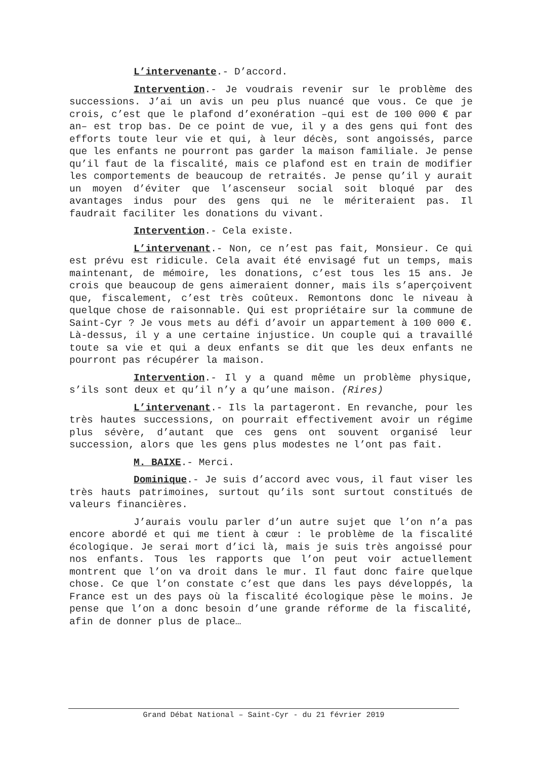L’intervenante.- D’accord.
Intervention.- Je voudrais revenir sur le problème des successions. J’ai un avis un peu plus nuancé que vous. Ce que je crois, c’est que le plafond d’exonération –qui est de 100 000 € par an– est trop bas. De ce point de vue, il y a des gens qui font des efforts toute leur vie et qui, à leur décès, sont angoissés, parce que les enfants ne pourront pas garder la maison familiale. Je pense qu’il faut de la fiscalité, mais ce plafond est en train de modifier les comportements de beaucoup de retraités. Je pense qu’il y aurait un moyen d’éviter que l’ascenseur social soit bloqué par des avantages indus pour des gens qui ne le mériteraient pas. Il faudrait faciliter les donations du vivant.
Intervention.- Cela existe.
L’intervenant.- Non, ce n’est pas fait, Monsieur. Ce qui est prévu est ridicule. Cela avait été envisagé fut un temps, mais maintenant, de mémoire, les donations, c’est tous les 15 ans. Je crois que beaucoup de gens aimeraient donner, mais ils s’aperçoivent que, fiscalement, c’est très coûteux. Remontons donc le niveau à quelque chose de raisonnable. Qui est propriétaire sur la commune de Saint-Cyr ? Je vous mets au défi d’avoir un appartement à 100 000 €. Là-dessus, il y a une certaine injustice. Un couple qui a travaillé toute sa vie et qui a deux enfants se dit que les deux enfants ne pourront pas récupérer la maison.
Intervention.- Il y a quand même un problème physique, s’ils sont deux et qu’il n’y a qu’une maison. (Rires)
L’intervenant.- Ils la partageront. En revanche, pour les très hautes successions, on pourrait effectivement avoir un régime plus sévère, d’autant que ces gens ont souvent organisé leur succession, alors que les gens plus modestes ne l’ont pas fait.
M. BAIXE.- Merci.
Dominique.- Je suis d’accord avec vous, il faut viser les très hauts patrimoines, surtout qu’ils sont surtout constitués de valeurs financières.
J’aurais voulu parler d’un autre sujet que l’on n’a pas encore abordé et qui me tient à cœur : le problème de la fiscalité écologique. Je serai mort d’ici là, mais je suis très angoissé pour nos enfants. Tous les rapports que l’on peut voir actuellement montrent que l’on va droit dans le mur. Il faut donc faire quelque chose. Ce que l’on constate c’est que dans les pays développés, la France est un des pays où la fiscalité écologique pèse le moins. Je pense que l’on a donc besoin d’une grande réforme de la fiscalité, afin de donner plus de place…
Grand Débat National – Saint-Cyr - du 21 février 2019